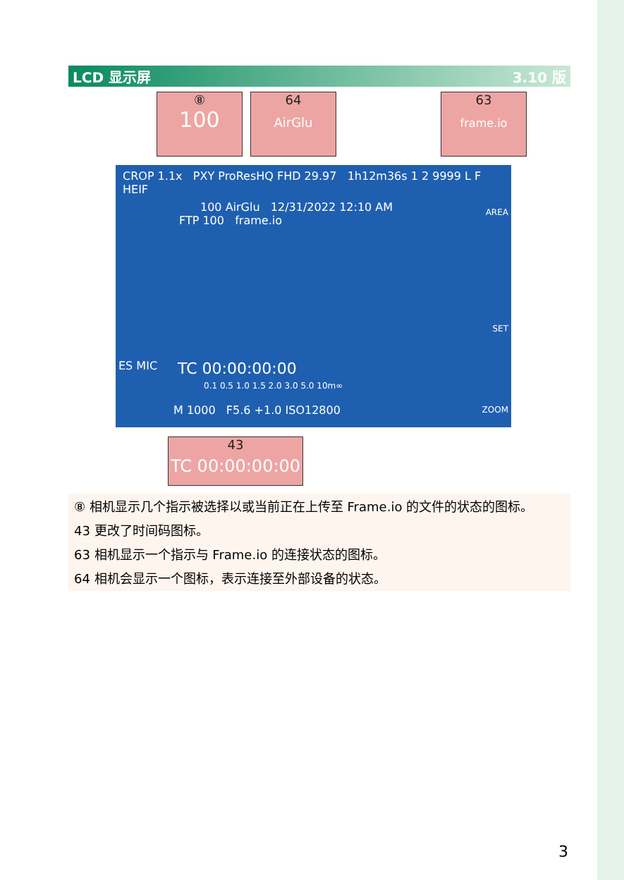LCD 显示屏 3.10 版
⑧
100
64
AirGlu
63
frame.io
CROP 1.1x PXY ProResHQ FHD 29.97 1h12m36s 1 2 9999 L F HEIF
100 AirGlu 12/31/2022 12:10 AM
FTP 100 frame.io
AREA
SET
ZOOM
ES MIC TC 00:00:00:00
0.1 0.5 1.0 1.5 2.0 3.0 5.0 10m∞
M 1000 F5.6 +1.0 ISO12800
43
TC 00:00:00:00
⑧ 相机显示几个指示被选择以或当前正在上传至 Frame.io 的文件的状态的图标。
43 更改了时间码图标。
63 相机显示一个指示与 Frame.io 的连接状态的图标。
64 相机会显示一个图标，表示连接至外部设备的状态。
3